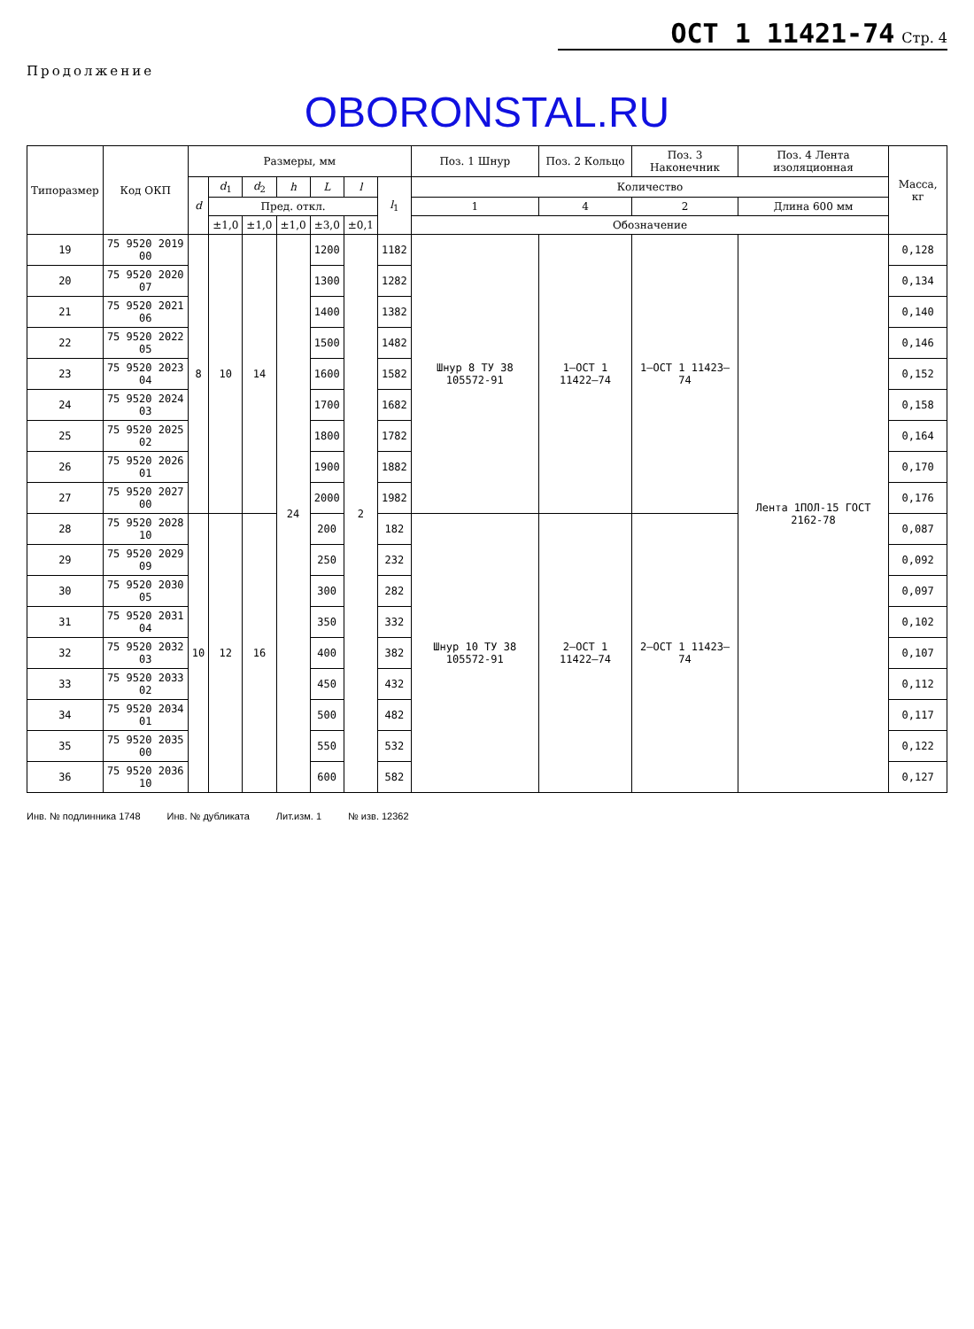ОСТ 1 11421-74 Стр. 4
Продолжение
OBORONSTAL.RU
| Типоразмер | Код ОКП | Размеры, мм | | | | | | | Поз. 1 Шнур | Поз. 2 Кольцо | Поз. 3 Наконечник | Поз. 4 Лента изоляционная | Масса, кг |
| --- | --- | --- | --- | --- | --- | --- | --- | --- | --- | --- | --- | --- | --- |
| | | d | d<sub>1</sub> | d<sub>2</sub> | h | L | l | l<sub>1</sub> | Количество | | | | |
| | | | Пред. откл. | | | | | | 1 | 4 | 2 | Длина 600 мм | |
| | | | ±1,0 | ±1,0 | ±1,0 | ±3,0 | ±0,1 | | Обозначение | | | | |
| 19 | 75 9520 2019 00 | 8 | 10 | 14 | 24 | 1200 | 2 | 1182 | Шнур 8 ТУ 38 105572-91 | 1–ОСТ 1 11422–74 | 1–ОСТ 1 11423–74 | Лента 1ПОЛ-15 ГОСТ 2162-78 | 0,128 |
| 20 | 75 9520 2020 07 | | | | | 1300 | | 1282 | | | | | 0,134 |
| 21 | 75 9520 2021 06 | | | | | 1400 | | 1382 | | | | | 0,140 |
| 22 | 75 9520 2022 05 | | | | | 1500 | | 1482 | | | | | 0,146 |
| 23 | 75 9520 2023 04 | | | | | 1600 | | 1582 | | | | | 0,152 |
| 24 | 75 9520 2024 03 | | | | | 1700 | | 1682 | | | | | 0,158 |
| 25 | 75 9520 2025 02 | | | | | 1800 | | 1782 | | | | | 0,164 |
| 26 | 75 9520 2026 01 | | | | | 1900 | | 1882 | | | | | 0,170 |
| 27 | 75 9520 2027 00 | | | | | 2000 | | 1982 | | | | | 0,176 |
| 28 | 75 9520 2028 10 | 10 | 12 | 16 | | 200 | | 182 | Шнур 10 ТУ 38 105572-91 | 2–ОСТ 1 11422–74 | 2–ОСТ 1 11423–74 | | 0,087 |
| 29 | 75 9520 2029 09 | | | | | 250 | | 232 | | | | | 0,092 |
| 30 | 75 9520 2030 05 | | | | | 300 | | 282 | | | | | 0,097 |
| 31 | 75 9520 2031 04 | | | | | 350 | | 332 | | | | | 0,102 |
| 32 | 75 9520 2032 03 | | | | | 400 | | 382 | | | | | 0,107 |
| 33 | 75 9520 2033 02 | | | | | 450 | | 432 | | | | | 0,112 |
| 34 | 75 9520 2034 01 | | | | | 500 | | 482 | | | | | 0,117 |
| 35 | 75 9520 2035 00 | | | | | 550 | | 532 | | | | | 0,122 |
| 36 | 75 9520 2036 10 | | | | | 600 | | 582 | | | | | 0,127 |
Инв. № подлинника 1748 Инв. № дубликата Лит.изм. 1 № изв. 12362